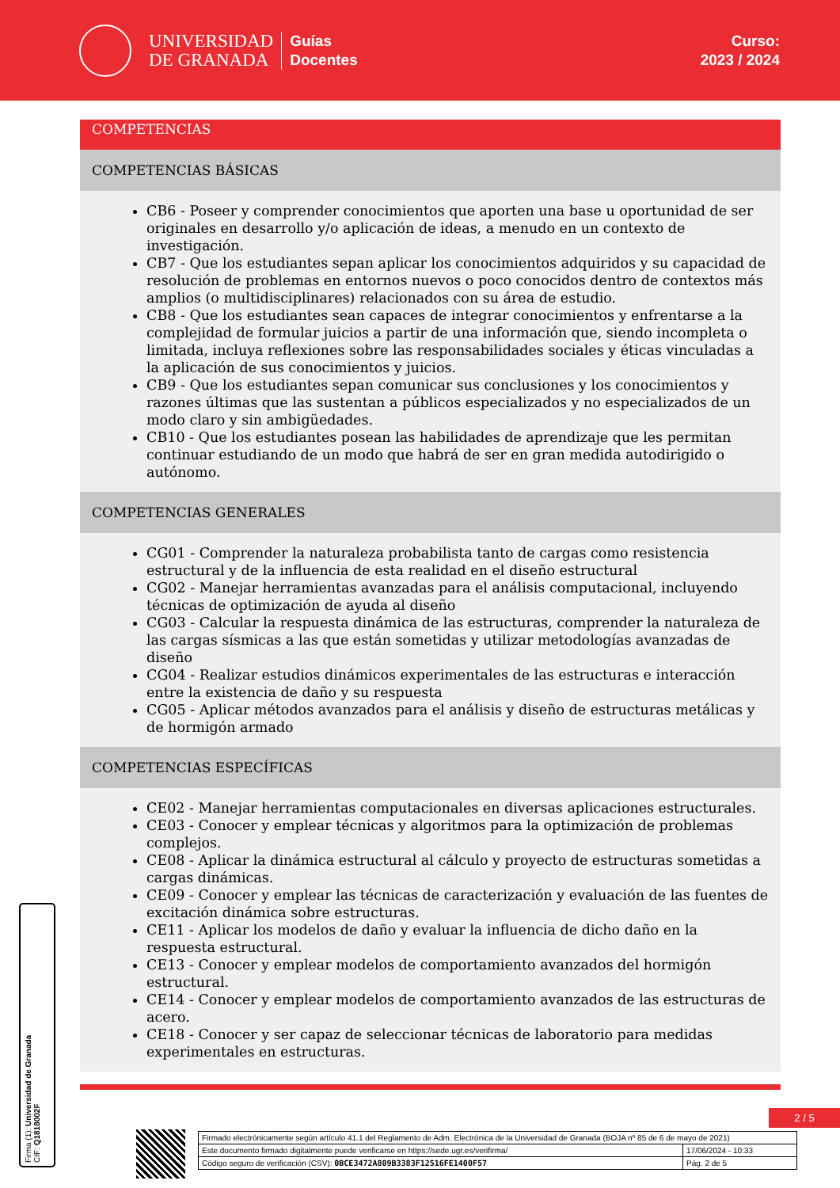UNIVERSIDAD
DE GRANADA
Guías
Docentes
Curso:
2023 / 2024
COMPETENCIAS
COMPETENCIAS BÁSICAS
CB6 - Poseer y comprender conocimientos que aporten una base u oportunidad de ser originales en desarrollo y/o aplicación de ideas, a menudo en un contexto de investigación.
CB7 - Que los estudiantes sepan aplicar los conocimientos adquiridos y su capacidad de resolución de problemas en entornos nuevos o poco conocidos dentro de contextos más amplios (o multidisciplinares) relacionados con su área de estudio.
CB8 - Que los estudiantes sean capaces de integrar conocimientos y enfrentarse a la complejidad de formular juicios a partir de una información que, siendo incompleta o limitada, incluya reflexiones sobre las responsabilidades sociales y éticas vinculadas a la aplicación de sus conocimientos y juicios.
CB9 - Que los estudiantes sepan comunicar sus conclusiones y los conocimientos y razones últimas que las sustentan a públicos especializados y no especializados de un modo claro y sin ambigüedades.
CB10 - Que los estudiantes posean las habilidades de aprendizaje que les permitan continuar estudiando de un modo que habrá de ser en gran medida autodirigido o autónomo.
COMPETENCIAS GENERALES
CG01 - Comprender la naturaleza probabilista tanto de cargas como resistencia estructural y de la influencia de esta realidad en el diseño estructural
CG02 - Manejar herramientas avanzadas para el análisis computacional, incluyendo técnicas de optimización de ayuda al diseño
CG03 - Calcular la respuesta dinámica de las estructuras, comprender la naturaleza de las cargas sísmicas a las que están sometidas y utilizar metodologías avanzadas de diseño
CG04 - Realizar estudios dinámicos experimentales de las estructuras e interacción entre la existencia de daño y su respuesta
CG05 - Aplicar métodos avanzados para el análisis y diseño de estructuras metálicas y de hormigón armado
COMPETENCIAS ESPECÍFICAS
CE02 - Manejar herramientas computacionales en diversas aplicaciones estructurales.
CE03 - Conocer y emplear técnicas y algoritmos para la optimización de problemas complejos.
CE08 - Aplicar la dinámica estructural al cálculo y proyecto de estructuras sometidas a cargas dinámicas.
CE09 - Conocer y emplear las técnicas de caracterización y evaluación de las fuentes de excitación dinámica sobre estructuras.
CE11 - Aplicar los modelos de daño y evaluar la influencia de dicho daño en la respuesta estructural.
CE13 - Conocer y emplear modelos de comportamiento avanzados del hormigón estructural.
CE14 - Conocer y emplear modelos de comportamiento avanzados de las estructuras de acero.
CE18 - Conocer y ser capaz de seleccionar técnicas de laboratorio para medidas experimentales en estructuras.
2 / 5
| Firmado electrónicamente según artículo 41.1 del Reglamento de Adm. Electrónica de la Universidad de Granada (BOJA nº 85 de 6 de mayo de 2021) | |
| Este documento firmado digitalmente puede verificarse en https://sede.ugr.es/verifirma/ | 17/06/2024 - 10:33 |
| Código seguro de verificación (CSV): 0BCE3472A809B3383F12516FE1400F57 | Pág. 2 de 5 |
Firma (1): Universidad de Granada
CIF: Q1818002F